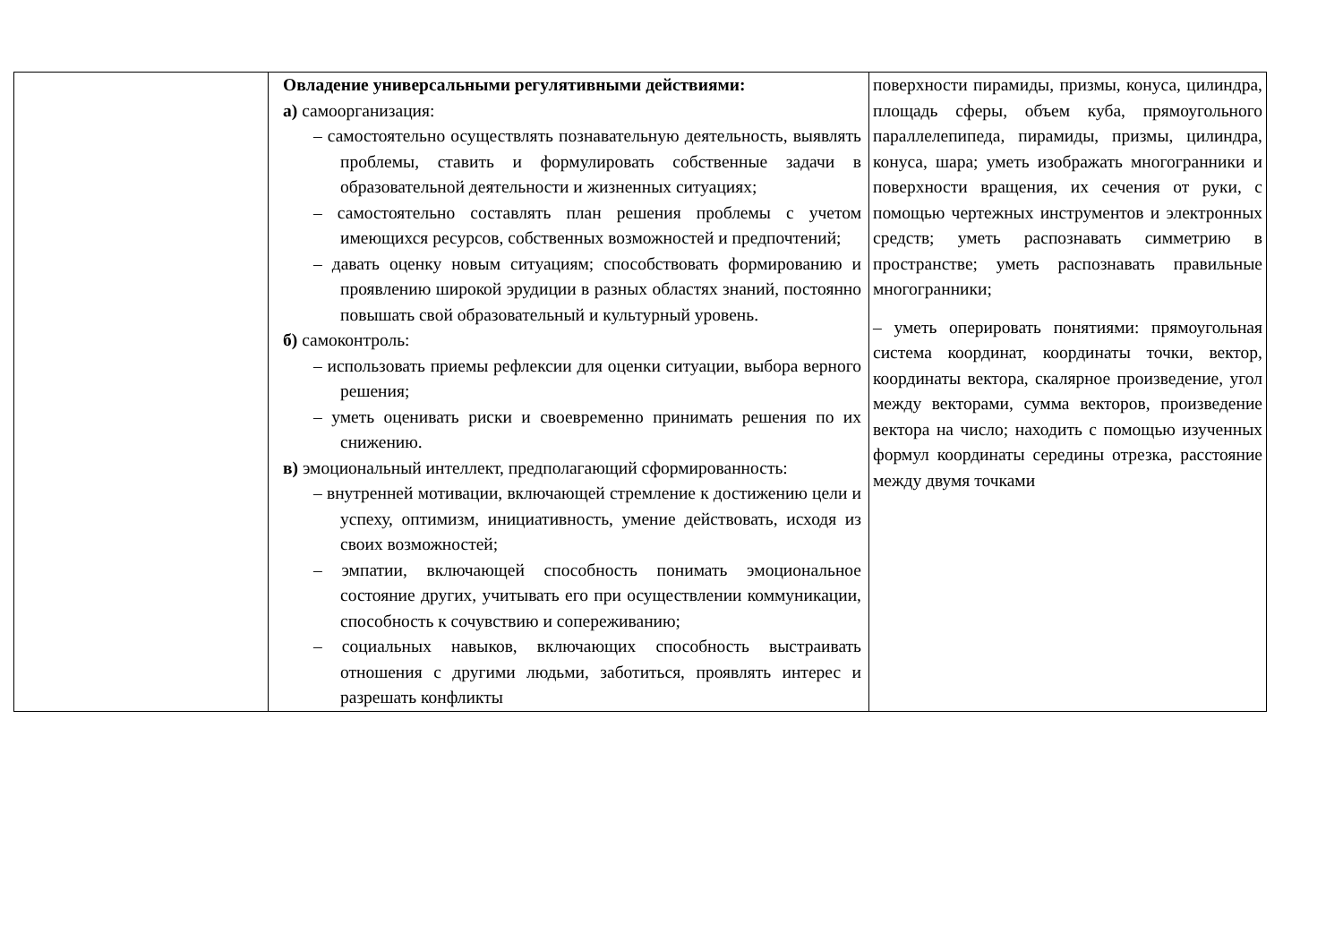| | Овладение универсальными регулятивными действиями: а) самоорганизация: – самостоятельно осуществлять познавательную деятельность, выявлять проблемы, ставить и формулировать собственные задачи в образовательной деятельности и жизненных ситуациях; – самостоятельно составлять план решения проблемы с учетом имеющихся ресурсов, собственных возможностей и предпочтений; – давать оценку новым ситуациям; способствовать формированию и проявлению широкой эрудиции в разных областях знаний, постоянно повышать свой образовательный и культурный уровень. б) самоконтроль: – использовать приемы рефлексии для оценки ситуации, выбора верного решения; – уметь оценивать риски и своевременно принимать решения по их снижению. в) эмоциональный интеллект, предполагающий сформированность: – внутренней мотивации, включающей стремление к достижению цели и успеху, оптимизм, инициативность, умение действовать, исходя из своих возможностей; – эмпатии, включающей способность понимать эмоциональное состояние других, учитывать его при осуществлении коммуникации, способность к сочувствию и сопереживанию; – социальных навыков, включающих способность выстраивать отношения с другими людьми, заботиться, проявлять интерес и разрешать конфликты | поверхности пирамиды, призмы, конуса, цилиндра, площадь сферы, объем куба, прямоугольного параллелепипеда, пирамиды, призмы, цилиндра, конуса, шара; уметь изображать многогранники и поверхности вращения, их сечения от руки, с помощью чертежных инструментов и электронных средств; уметь распознавать симметрию в пространстве; уметь распознавать правильные многогранники; – уметь оперировать понятиями: прямоугольная система координат, координаты точки, вектор, координаты вектора, скалярное произведение, угол между векторами, сумма векторов, произведение вектора на число; находить с помощью изученных формул координаты середины отрезка, расстояние между двумя точками |